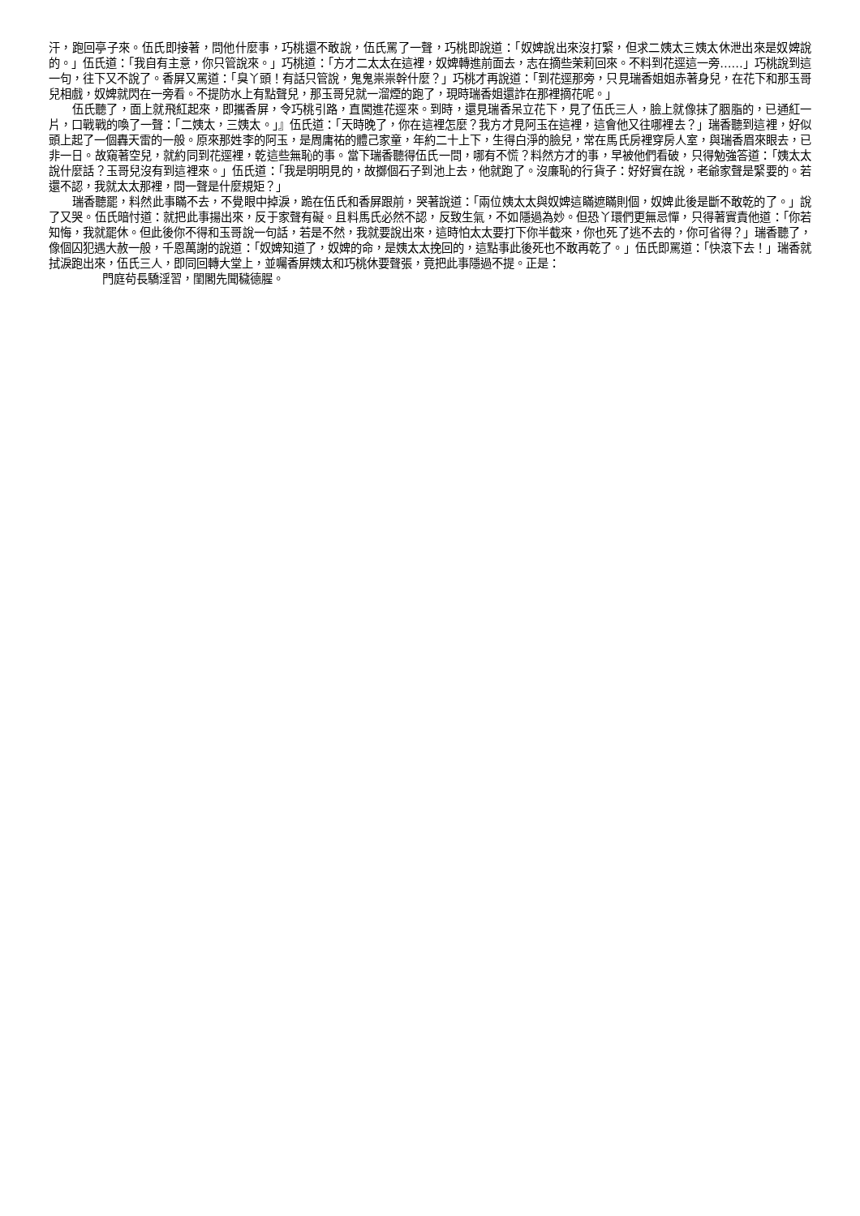汗，跑回亭子來。伍氏即接著，問他什麼事，巧桃還不敢說，伍氏罵了一聲，巧桃即說道：「奴婢說出來沒打緊，但求二姨太三姨太休泄出來是奴婢說的。」伍氏道：「我自有主意，你只管說來。」巧桃道：「方才二太太在這裡，奴婢轉進前面去，志在摘些茉莉回來。不料到花逕這一旁……」巧桃說到這一句，往下又不說了。香屏又罵道：「臭丫頭！有話只管說，鬼鬼祟祟幹什麼？」巧桃才再說道：「到花逕那旁，只見瑞香姐姐赤著身兒，在花下和那玉哥兒相戲，奴婢就閃在一旁看。不提防水上有點聲兒，那玉哥兒就一溜煙的跑了，現時瑞香姐還詐在那裡摘花呢。」
伍氏聽了，面上就飛紅起來，即攜香屏，令巧桃引路，直闖進花逕來。到時，還見瑞香呆立花下，見了伍氏三人，臉上就像抹了胭脂的，已通紅一片，口戰戰的喚了一聲：「二姨太，三姨太。」』伍氏道：「天時晚了，你在這裡怎麼？我方才見阿玉在這裡，這會他又往哪裡去？」瑞香聽到這裡，好似頭上起了一個轟天雷的一般。原來那姓李的阿玉，是周庸祐的體己家童，年約二十上下，生得白淨的臉兒，常在馬氏房裡穿房人室，與瑞香眉來眼去，已非一日。故窺著空兒，就約同到花逕裡，乾這些無恥的事。當下瑞香聽得伍氏一問，哪有不慌？料然方才的事，早被他們看破，只得勉強答道：「姨太太說什麼話？玉哥兒沒有到這裡來。」伍氏道：「我是明明見的，故擲個石子到池上去，他就跑了。沒廉恥的行貨子：好好實在說，老爺家聲是緊要的。若還不認，我就太太那裡，問一聲是什麼規矩？」
瑞香聽罷，料然此事瞞不去，不覺眼中掉淚，跪在伍氏和香屏跟前，哭著說道：「兩位姨太太與奴婢這瞞遮瞞則個，奴婢此後是斷不敢乾的了。」說了又哭。伍氏暗忖道：就把此事揚出來，反于家聲有礙。且料馬氏必然不認，反致生氣，不如隱過為妙。但恐丫環們更無忌憚，只得著實責他道：「你若知悔，我就罷休。但此後你不得和玉哥說一句話，若是不然，我就要說出來，這時怕太太要打下你半截來，你也死了逃不去的，你可省得？」瑞香聽了，像個囚犯遇大赦一般，千恩萬謝的說道：「奴婢知道了，奴婢的命，是姨太太挽回的，這點事此後死也不敢再乾了。」伍氏即罵道：「快滾下去！」瑞香就拭淚跑出來，伍氏三人，即同回轉大堂上，並囑香屏姨太和巧桃休要聲張，竟把此事隱過不提。正是：
門庭茍長驕淫習，閨閣先聞穢德腥。